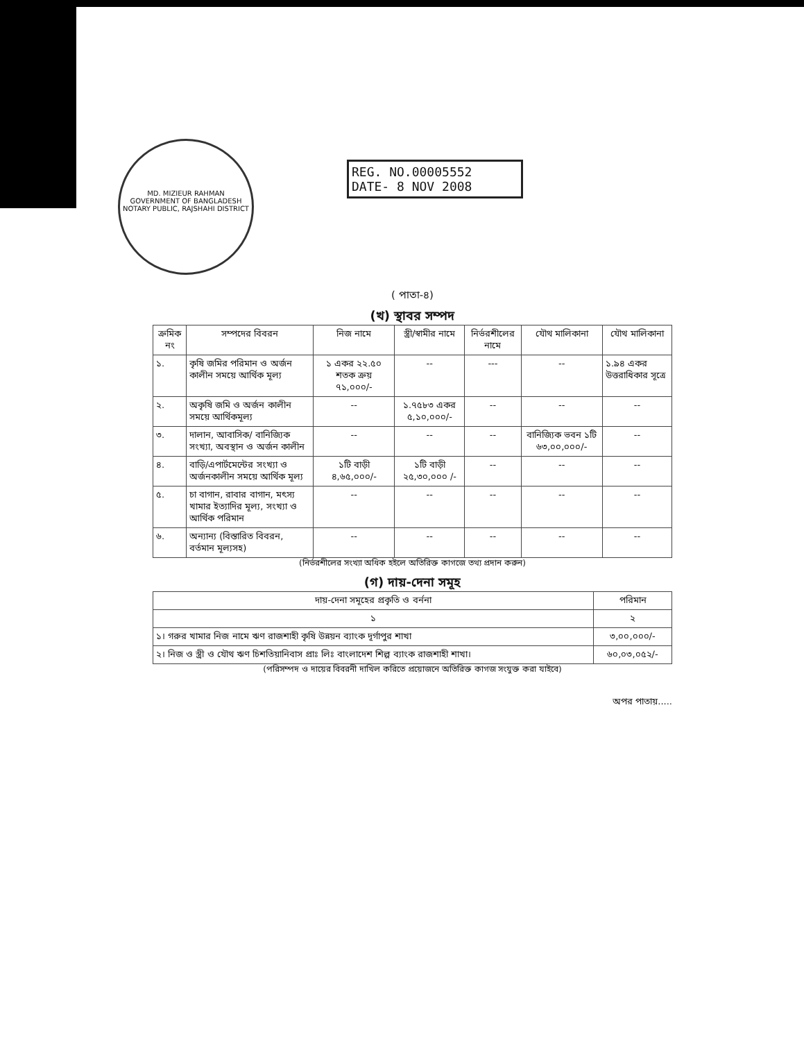MD. MIZIEUR RAHMAN
GOVERNMENT OF BANGLADESH
NOTARY PUBLIC, RAJSHAHI DISTRICT
REG. NO.00005552
DATE- 8 NOV 2008
( পাতা-৪)
(খ) স্থাবর সম্পদ
| ক্রমিক নং | সম্পদের বিবরন | নিজ নামে | স্ত্রী/স্বামীর নামে | নির্ভরশীলের নামে | যৌথ মালিকানা | যৌথ মালিকানা |
| --- | --- | --- | --- | --- | --- | --- |
| ১. | কৃষি জমির পরিমান ও অর্জন কালীন সময়ে আর্থিক মূল্য | ১ একর ২২.৫০ শতক ক্রয় ৭১,০০০/- | -- | --- | -- | ১.৯৪ একর উত্তরাধিকার সূত্রে |
| ২. | অকৃষি জমি ও অর্জন কালীন সময়ে আর্থিকমূল্য | -- | ১.৭৫৮৩ একর ৫,১০,০০০/- | -- | -- | -- |
| ৩. | দালান, আবাসিক/ বানিজ্যিক সংখ্যা, অবস্থান ও অর্জন কালীন | -- | -- | -- | বানিজ্যিক ভবন ১টি ৬৩,০০,০০০/- | -- |
| ৪. | বাড়ি/এপার্টমেন্টের সংখ্যা ও অর্জনকালীন সময়ে আর্থিক মূল্য | ১টি বাড়ী ৪,৬৫,০০০/- | ১টি বাড়ী ২৫,৩০,০০০ /- | -- | -- | -- |
| ৫. | চা বাগান, রাবার বাগান, মৎস্য খামার ইত্যাদির মূল্য, সংখ্যা ও আর্থিক পরিমান | -- | -- | -- | -- | -- |
| ৬. | অন্যান্য (বিস্তারিত বিবরন, বর্তমান মূল্যসহ) | -- | -- | -- | -- | -- |
(নির্ভরশীলের সংখ্যা অধিক হইলে অতিরিক্ত কাগজে তথ্য প্রদান করুন)
(গ) দায়-দেনা সমূহ
| দায়-দেনা সমূহের প্রকৃতি ও বর্ননা | পরিমান |
| --- | --- |
| ১ | ২ |
| ১। গরুর খামার নিজ নামে ঋণ রাজশাহী কৃষি উন্নয়ন ব্যাংক দূর্গাপুর শাখা | ৩,০০,০০০/- |
| ২। নিজ ও স্ত্রী ও যৌথ ঋণ চিশতিয়ানিবাস প্রাঃ লিঃ বাংলাদেশ শিল্প ব্যাংক রাজশাহী শাখা। | ৬০,০৩,০৫২/- |
(পরিসম্পদ ও দায়ের বিবরনী দাখিল করিতে প্রয়োজনে অতিরিক্ত কাগজ সংযুক্ত করা যাইবে)
অপর পাতায়.....